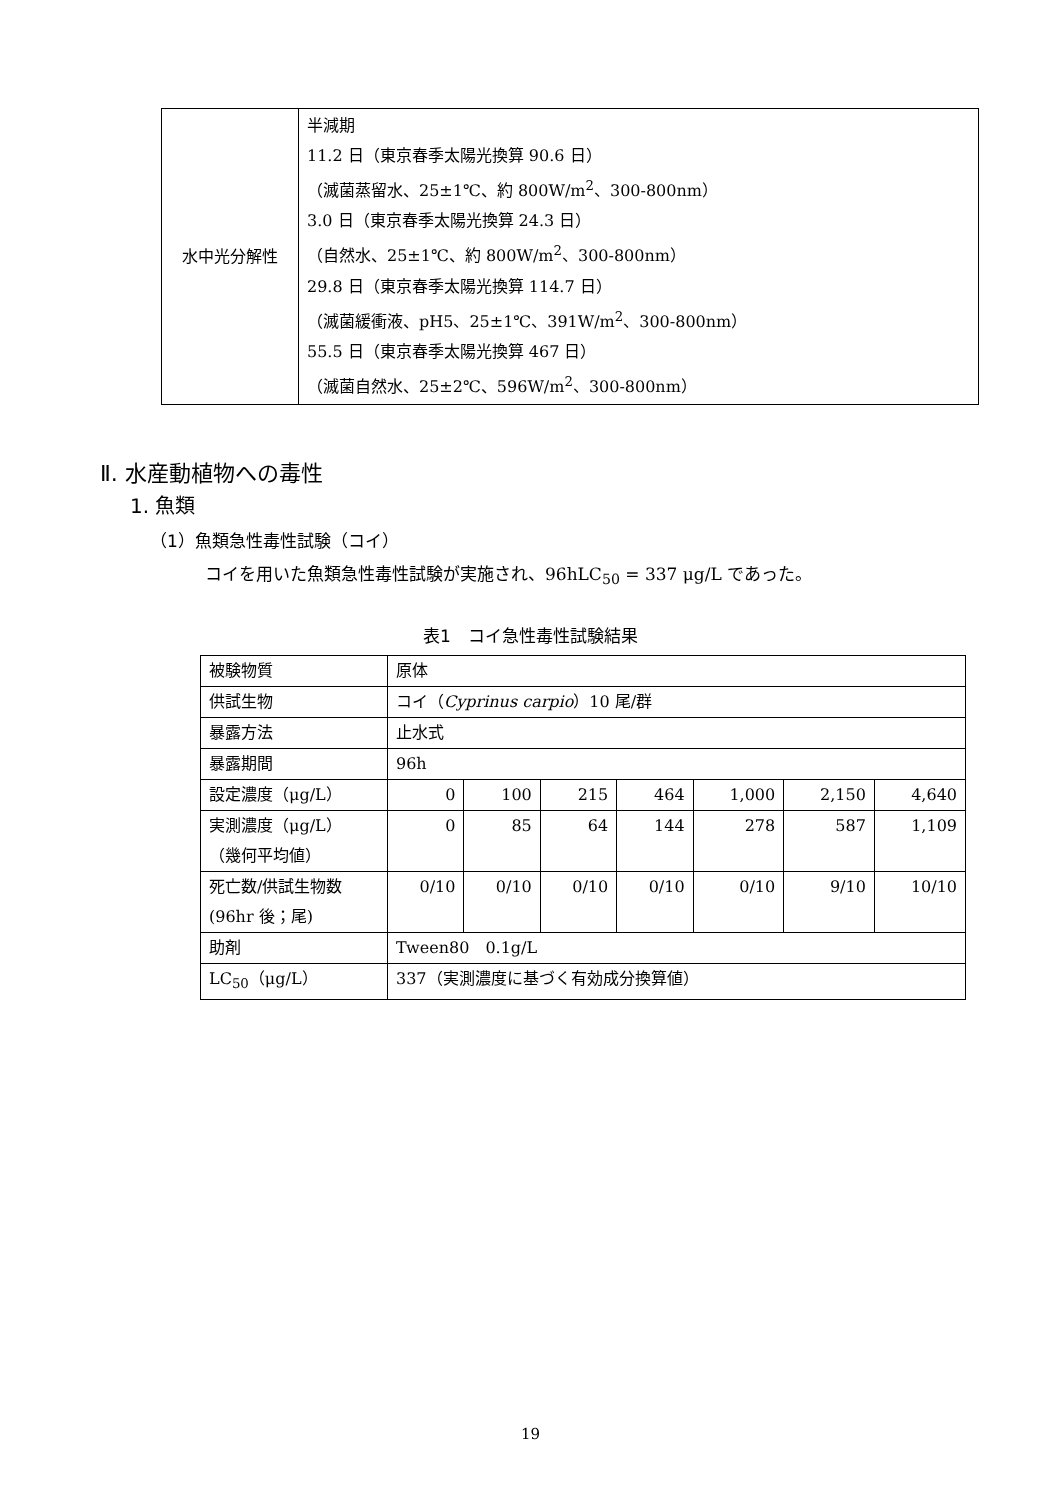| 水中光分解性 | 半減期 11.2 日（東京春季太陽光換算 90.6 日） （滅菌蒸留水、25±1℃、約 800W/m<sup>2</sup>、300-800nm） 3.0 日（東京春季太陽光換算 24.3 日） （自然水、25±1℃、約 800W/m<sup>2</sup>、300-800nm） 29.8 日（東京春季太陽光換算 114.7 日） （滅菌緩衝液、pH5、25±1℃、391W/m<sup>2</sup>、300-800nm） 55.5 日（東京春季太陽光換算 467 日） （滅菌自然水、25±2℃、596W/m<sup>2</sup>、300-800nm） |
Ⅱ. 水産動植物への毒性
1. 魚類
（1）魚類急性毒性試験（コイ）
コイを用いた魚類急性毒性試験が実施され、96hLC<sub>50</sub> = 337 μg/L であった。
表1　コイ急性毒性試験結果
| 被験物質 | 原体 | | | | | | |
| 供試生物 | コイ（ Cyprinus carpio ）10 尾/群 | | | | | | |
| 暴露方法 | 止水式 | | | | | | |
| 暴露期間 | 96h | | | | | | |
| 設定濃度（μg/L） | 0 | 100 | 215 | 464 | 1,000 | 2,150 | 4,640 |
| 実測濃度（μg/L） （幾何平均値） | 0 | 85 | 64 | 144 | 278 | 587 | 1,109 |
| 死亡数/供試生物数 (96hr 後；尾) | 0/10 | 0/10 | 0/10 | 0/10 | 0/10 | 9/10 | 10/10 |
| 助剤 | Tween80 0.1g/L | | | | | | |
| LC<sub>50</sub>（μg/L） | 337（実測濃度に基づく有効成分換算値） | | | | | | |
19